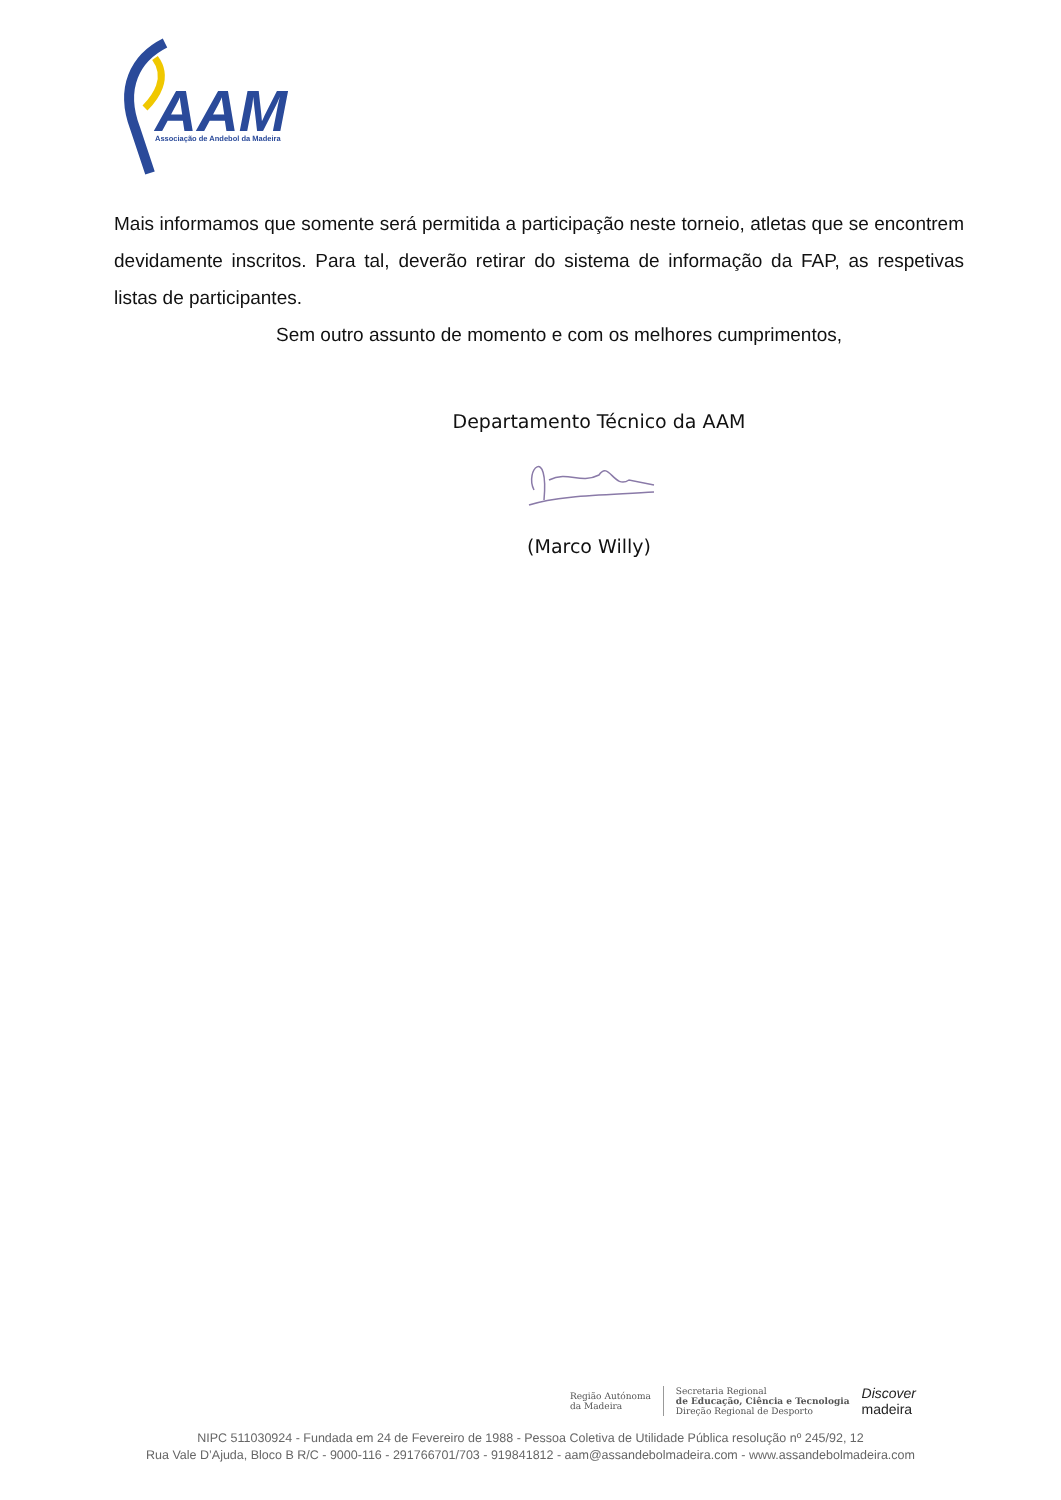AAM
Associação de Andebol da Madeira
Mais informamos que somente será permitida a participação neste torneio, atletas que se encontrem devidamente inscritos. Para tal, deverão retirar do sistema de informação da FAP, as respetivas listas de participantes.
Sem outro assunto de momento e com os melhores cumprimentos,
Departamento Técnico da AAM
(Marco Willy)
Região Autónoma
da Madeira
Secretaria Regional
de Educação, Ciência e Tecnologia
Direção Regional de Desporto
Discover
madeira
NIPC 511030924 - Fundada em 24 de Fevereiro de 1988 - Pessoa Coletiva de Utilidade Pública resolução nº 245/92, 12
Rua Vale D’Ajuda, Bloco B R/C - 9000-116 - 291766701/703 - 919841812 - aam@assandebolmadeira.com - www.assandebolmadeira.com